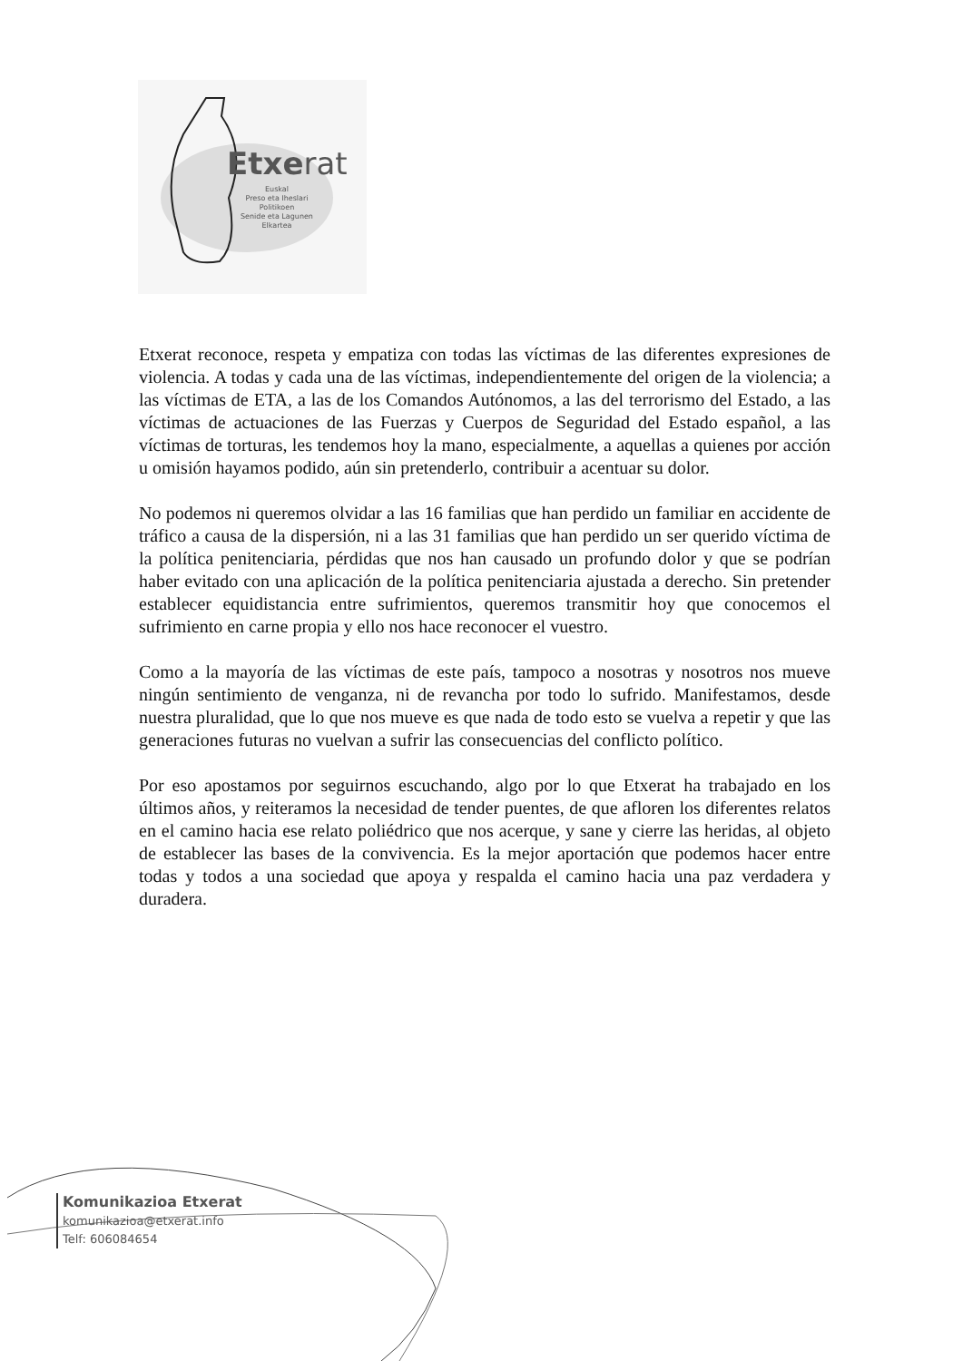Etxerat
Euskal
Preso eta Iheslari
Politikoen
Senide eta Lagunen
Elkartea
Etxerat reconoce, respeta y empatiza con todas las víctimas de las diferentes expresiones de violencia. A todas y cada una de las víctimas, independientemente del origen de la violencia; a las víctimas de ETA, a las de los Comandos Autónomos, a las del terrorismo del Estado, a las víctimas de actuaciones de las Fuerzas y Cuerpos de Seguridad del Estado español, a las víctimas de torturas, les tendemos hoy la mano, especialmente, a aquellas a quienes por acción u omisión hayamos podido, aún sin pretenderlo, contribuir a acentuar su dolor.
No podemos ni queremos olvidar a las 16 familias que han perdido un familiar en accidente de tráfico a causa de la dispersión, ni a las 31 familias que han perdido un ser querido víctima de la política penitenciaria, pérdidas que nos han causado un profundo dolor y que se podrían haber evitado con una aplicación de la política penitenciaria ajustada a derecho. Sin pretender establecer equidistancia entre sufrimientos, queremos transmitir hoy que conocemos el sufrimiento en carne propia y ello nos hace reconocer el vuestro.
Como a la mayoría de las víctimas de este país, tampoco a nosotras y nosotros nos mueve ningún sentimiento de venganza, ni de revancha por todo lo sufrido. Manifestamos, desde nuestra pluralidad, que lo que nos mueve es que nada de todo esto se vuelva a repetir y que las generaciones futuras no vuelvan a sufrir las consecuencias del conflicto político.
Por eso apostamos por seguirnos escuchando, algo por lo que Etxerat ha trabajado en los últimos años, y reiteramos la necesidad de tender puentes, de que afloren los diferentes relatos en el camino hacia ese relato poliédrico que nos acerque, y sane y cierre las heridas, al objeto de establecer las bases de la convivencia. Es la mejor aportación que podemos hacer entre todas y todos a una sociedad que apoya y respalda el camino hacia una paz verdadera y duradera.
Komunikazioa Etxerat
komunikazioa@etxerat.info
Telf: 606084654